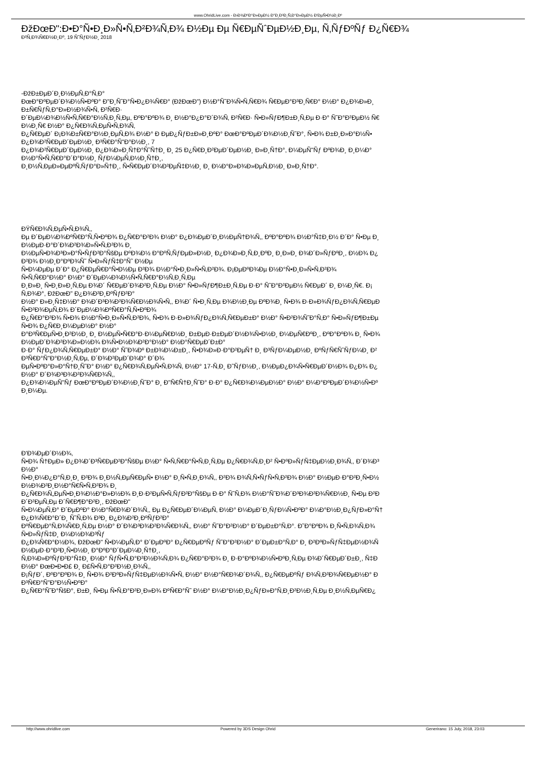www.OhridLive.com - Ð›Ð¾ÐºÐ°Ð»ÐµÐ½ Ð"Ð¸Ð³Ð¸Ñ‚Ð°Ð»ÐµÐ½ Ð'ÐµÑ•Ð½Ð¸Ðº
ÐžÐœÐ":Ð•Ð°Ñ•Ð¸Ð»Ñ•Ñ‚Ð²Ð¾Ñ‚Ð¾ Ð½Ðµ Ðµ Ñ€ÐµÑˆÐµÐ½Ð¸Ðµ, Ñ‚ÑƒÐºÑƒ Ð¿Ñ€Ð¾
Ð²Ñ‚Ð¾Ñ€Ð½Ð¸Ðº, 19 Ñ˜ÑƒÐ½Ð¸ 2018
-ÐžÐ±ÐµÐ´Ð¸Ð½ÐµÑ‚Ð°Ñ‚Ð°
ÐœÐ°ÐºÐµÐ´Ð¾Ð½Ñ•ÐºÐ° Ð"Ð¸Ñ˜Ð°Ñ•Ð¿Ð¾Ñ€Ð° (ÐžÐœÐ") Ð½Ð°Ñ˜Ð¾Ñ•Ñ‚Ñ€Ð¾ Ñ€ÐµÐ°Ð³Ð¸Ñ€Ð° Ð½Ð° Ð¿Ð¾Ð»Ð¸
Ð±Ñ€ÑƒÑ‚Ð°Ð»Ð½Ð¾Ñ•Ñ‚ Ð²Ñ€Ð·
Ð´ÐµÐ¼Ð¾Ð½Ñ•Ñ‚Ñ€Ð°Ð½Ñ‚Ð¸Ñ‚Ðµ, ÐºÐ°ÐºÐ¾ Ð¸ Ð½Ð°Ð¿Ð°Ð´Ð¾Ñ‚ Ð²Ñ€Ð· Ñ•Ð»ÑƒÐ¶Ð±Ð¸Ñ‚Ðµ Ð·Ð° Ñ˜Ð°Ð²ÐµÐ½ Ñ€
Ð¼Ð¸Ñ€ Ð½Ð° Ð¿Ñ€Ð¾Ñ‚ÐµÑ•Ñ‚Ð¾Ñ‚
Ð¿Ñ€ÐµÐ´ Ð¡Ð¾Ð±Ñ€Ð°Ð½Ð¸ÐµÑ‚Ð¾ Ð½Ð° Ð ÐµÐ¿ÑƒÐ±Ð»Ð¸ÐºÐ° ÐœÐ°ÐºÐµÐ´Ð¾Ð½Ð¸Ñ˜Ð°, Ñ•Ð¾ Ð±Ð¸Ð»Ð°Ð½Ñ•
Ð¿Ð¾Ð²Ñ€ÐµÐ´ÐµÐ½Ð¸ Ð³Ñ€Ð°Ñ"Ð°Ð½Ð¸, 7
Ð¿Ð¾Ð²Ñ€ÐµÐ´ÐµÐ½Ð¸ Ð¿Ð¾Ð»Ð¸Ñ†Ð°Ñ˜Ñ†Ð¸ Ð¸ 25 Ð¿Ñ€Ð¸Ð²ÐµÐ´ÐµÐ½Ð¸ Ð»Ð¸Ñ†Ð°, Ð¼ÐµÑ"Ñƒ ÐºÐ¾Ð¸ Ð¸Ð¼Ð°
Ð½Ð°Ñ•Ñ‚Ñ€Ð°Ð´Ð°Ð½Ð¸ ÑƒÐ¼ÐµÑ‚Ð½Ð¸Ñ†Ð¸,
Ð¸Ð½Ñ‚ÐµÐ»ÐµÐºÑ‚ÑƒÐ°Ð»Ñ†Ð¸, Ñ•Ñ€ÐµÐ´Ð¾Ð²ÐµÑ‡Ð½Ð¸ Ð¸ Ð¼Ð°Ð»Ð¾Ð»ÐµÑ‚Ð½Ð¸ Ð»Ð¸Ñ†Ð°.
ÐŸÑ€Ð¾Ñ‚ÐµÑ•Ñ‚Ð¾Ñ‚,
Ðµ Ð´ÐµÐ¼Ð¾ÐºÑ€Ð°Ñ‚Ñ•ÐºÐ¾ Ð¿Ñ€Ð°Ð²Ð¾ Ð½Ð° Ð¿Ð¾ÐµÐ´Ð¸Ð½ÐµÑ†Ð¾Ñ‚, ÐºÐ°ÐºÐ¾ Ð½Ð°Ñ‡Ð¸Ð½ Ð´Ð° Ñ•Ðµ Ð¸
Ð½ÐµÐ·Ð°Ð´Ð¾Ð²Ð¾Ð»Ñ•Ñ‚Ð²Ð¾ Ð¸
Ð½ÐµÑ•Ð¾Ð³Ð»Ð°Ñ•ÑƒÐ²Ð°ÑšÐµ ÐºÐ¾Ð½ Ð°ÐºÑ‚ÑƒÐµÐ»Ð½Ð¸ Ð¿Ð¾Ð»Ð¸Ñ‚Ð¸ÐºÐ¸ Ð¸Ð»Ð¸ Ð¾Ð´Ð»ÑƒÐºÐ¸, Ð½Ð¾ Ð¿
Ð²Ð¾ Ð½Ð¸Ð°ÐºÐ¾Ñ˜ Ñ•Ð»ÑƒÑ‡Ð°Ñ˜ Ð½Ðµ
Ñ•Ð¼ÐµÐµ Ð´Ð° Ð¿Ñ€ÐµÑ€Ð°Ñ•Ð½Ðµ Ð²Ð¾ Ð½Ð°Ñ•Ð¸Ð»Ñ•Ñ‚Ð²Ð¾. Ð¡ÐµÐºÐ¾Ðµ Ð½Ð°Ñ•Ð¸Ð»Ñ•Ñ‚Ð²Ð¾
Ñ•Ñ‚Ñ€Ð°Ð½Ð° Ð½Ð° Ð´ÐµÐ¼Ð¾Ð½Ñ•Ñ‚Ñ€Ð°Ð½Ñ‚Ð¸Ñ‚Ðµ
Ð¸Ð»Ð¸ Ñ•Ð¸Ð»Ð¸Ñ‚Ðµ Ð¾Ð´ Ñ€ÐµÐ´Ð¾Ð²Ð¸Ñ‚Ðµ Ð½Ð° Ñ•Ð»ÑƒÐ¶Ð±Ð¸Ñ‚Ðµ Ð·Ð° Ñ˜Ð°Ð²ÐµÐ½ Ñ€ÐµÐ´ Ð¸ Ð¼Ð¸Ñ€. Ð¡
Ñ‚Ð¾Ð°, ÐžÐœÐ" Ð¿Ð¾Ð²Ð¸ÐºÑƒÐ²Ð°
Ð½Ð° Ð»Ð¸Ñ‡Ð½Ð° Ð¾Ð´Ð³Ð¾Ð²Ð¾Ñ€Ð½Ð¾Ñ•Ñ‚, Ð¾Ð´ Ñ•Ð¸Ñ‚Ðµ Ð¾Ð½Ð¸Ðµ ÐºÐ¾Ð¸ Ñ•Ð¾ Ð·Ð»Ð¾ÑƒÐ¿Ð¾Ñ‚Ñ€ÐµÐ
Ñ•Ð²Ð¾ÐµÑ‚Ð¾ Ð´ÐµÐ¼Ð¾ÐºÑ€Ð°Ñ‚Ñ•ÐºÐ¾
Ð¿Ñ€Ð°Ð²Ð¾ Ñ•Ð¾ Ð½Ð°Ñ•Ð¸Ð»Ñ•Ñ‚Ð²Ð¾, Ñ•Ð¾ Ð·Ð»Ð¾ÑƒÐ¿Ð¾Ñ‚Ñ€ÐµÐ±Ð° Ð½Ð° Ñ•Ð²Ð¾Ñ˜Ð°Ñ‚Ð° Ñ•Ð»ÑƒÐ¶Ð±Ðµ
Ñ•Ð¾ Ð¿Ñ€Ð¸Ð¼ÐµÐ½Ð° Ð½Ð°
Ð°Ð³Ñ€ÐµÑ•Ð¸Ð²Ð½Ð¸ Ð¸ Ð½ÐµÑ•Ñ€Ð°Ð·Ð¼ÐµÑ€Ð½Ð¸ Ð±ÐµÐ·Ð±ÐµÐ´Ð½Ð¾Ñ•Ð½Ð¸ Ð¼ÐµÑ€ÐºÐ¸, ÐºÐ°ÐºÐ¾ Ð¸ Ñ•Ð¾
Ð½ÐµÐ´Ð¾Ð²Ð¾Ð»Ð½Ð¾ Ð¾Ñ•Ð½Ð¾Ð²Ð°Ð½Ð° Ð½Ð°Ñ€ÐµÐ´Ð±Ð°
Ð·Ð° ÑƒÐ¿Ð¾Ñ‚Ñ€ÐµÐ±Ð° Ð½Ð° Ñ˜Ð¾Ðº Ð±Ð¾Ð¼Ð±Ð¸, Ñ•Ð¾Ð»Ð·Ð°Ð²ÐµÑ† Ð¸ Ð³ÑƒÐ¼ÐµÐ½Ð¸ ÐºÑƒÑ€ÑˆÑƒÐ¼Ð¸ Ð²
Ð³Ñ€Ð°Ñ"Ð°Ð½Ð¸Ñ‚Ðµ, Ð´Ð¾Ð²ÐµÐ´Ð¾Ð° Ð´Ð¾
ÐµÑ•ÐºÐ°Ð»Ð°Ñ†Ð¸Ñ˜Ð° Ð½Ð° Ð¿Ñ€Ð¾Ñ‚ÐµÑ•Ñ‚Ð¾Ñ‚ Ð½Ð° 17-Ñ‚Ð¸ Ð˜ÑƒÐ½Ð¸, Ð½ÐµÐ¿Ð¾Ñ•Ñ€ÐµÐ´Ð½Ð¾ Ð¿Ð¾ Ð¿
Ð½Ð° Ð´Ð¾Ð³Ð¾Ð²Ð¾Ñ€Ð¾Ñ‚,
Ð¿Ð¾Ð¼ÐµÑ"Ñƒ ÐœÐ°ÐºÐµÐ´Ð¾Ð½Ð¸Ñ˜Ð° Ð¸ Ð"Ñ€Ñ†Ð¸Ñ˜Ð° Ð·Ð° Ð¿Ñ€Ð¾Ð¼ÐµÐ½Ð° Ð½Ð° Ð¼Ð°ÐºÐµÐ´Ð¾Ð½Ñ•Ðº
Ð¸Ð¼Ðµ.
Ð'Ð¾ÐµÐ´Ð½Ð¾,
Ñ•Ð¾ Ñ†ÐµÐ» Ð¿Ð¾Ð´Ð³Ñ€ÐµÐ²Ð°ÑšÐµ Ð½Ð° Ñ•Ñ‚Ñ€Ð°Ñ•Ñ‚Ð¸Ñ‚Ðµ Ð¿Ñ€Ð¾Ñ‚Ð¸Ð² Ñ•ÐºÐ»ÑƒÑ‡ÐµÐ½Ð¸Ð¾Ñ‚, Ð´Ð¾Ð³
Ð½Ð°
Ñ•Ð¸Ð¼Ð¿Ð°Ñ‚Ð¸Ð¸ Ð²Ð¾ Ð¸Ð½Ñ‚ÐµÑ€ÐµÑ• Ð½Ð° Ð¸Ñ•Ñ‚Ð¸Ð¾Ñ‚, Ð²Ð¾ Ð¾Ñ‚Ñ•ÑƒÑ•Ñ‚Ð²Ð¾ Ð½Ð° Ð½ÐµÐ·Ð°Ð²Ð¸Ñ•Ð½
Ð½Ð¾Ð²Ð¸Ð½Ð°Ñ€Ñ•Ñ‚Ð²Ð¾ Ð¸
Ð¿Ñ€Ð¾Ñ„ÐµÑ•Ð¸Ð¾Ð½Ð°Ð»Ð½Ð¾ Ð¸Ð·Ð²ÐµÑ•Ñ‚ÑƒÐ²Ð°ÑšÐµ Ð·Ð° Ñ˜Ñ‚Ð¾ Ð½Ð°Ñ˜Ð¾Ð´Ð³Ð¾Ð²Ð¾Ñ€Ð½Ð¸ Ñ•Ðµ Ð²Ð
Ð´Ð²ÐµÑ‚Ðµ Ð´Ñ€Ð¶Ð°Ð²Ð¸, ÐžÐœÐ"
Ñ•Ð¼ÐµÑ‚Ð° Ð´ÐµÐºÐ° Ð½Ð°Ñ€Ð¾Ð´Ð¾Ñ‚, Ðµ Ð¿Ñ€ÐµÐ´Ð¼ÐµÑ‚ Ð½Ð° Ð¼ÐµÐ´Ð¸ÑƒÐ¼Ñ•ÐºÐ° Ð¼Ð°Ð½Ð¸Ð¿ÑƒÐ»Ð°Ñ†
Ð¿Ð¾Ñ€Ð°Ð´Ð¸ Ñ˜Ñ‚Ð¾ Ð³Ð¸ Ð¿Ð¾Ð²Ð¸ÐºÑƒÐ²Ð°
ÐºÑ€ÐµÐ°Ñ‚Ð¾Ñ€Ð¸Ñ‚Ðµ Ð½Ð° Ð´Ð¾Ð³Ð¾Ð²Ð¾Ñ€Ð¾Ñ‚, Ð½Ð° Ñ˜Ð°Ð²Ð½Ð° Ð´ÐµÐ±Ð°Ñ‚Ð°. Ð˜Ð°ÐºÐ¾ Ð¸Ñ•Ñ‚Ð¾Ñ‚Ð¾
Ñ•Ð»ÑƒÑ‡Ð¸ Ð¼Ð½Ð¾Ð³Ñƒ
Ð¿Ð¾Ñ€Ð°Ð½Ð¾, ÐžÐœÐ" Ñ•Ð¼ÐµÑ‚Ð° Ð´ÐµÐºÐ° Ð¿Ñ€ÐµÐºÑƒ Ñ˜Ð°Ð²Ð½Ð° Ð´ÐµÐ±Ð°Ñ‚Ð° Ð¸ Ð²ÐºÐ»ÑƒÑ‡ÐµÐ½Ð¾Ñ
Ð½ÐµÐ·Ð°Ð²Ð¸Ñ•Ð½Ð¸ Ð°ÐºÐ°Ð´ÐµÐ¼Ð¸Ñ†Ð¸,
Ñ‚Ð¾Ð»ÐºÑƒÐ²Ð°Ñ‡Ð¸ Ð½Ð° ÑƒÑ•Ñ‚Ð°Ð²Ð½Ð¾Ñ‚Ð¾ Ð¿Ñ€Ð°Ð²Ð¾ Ð¸ Ð·Ð°ÐºÐ¾Ð½Ñ•ÐºÐ¸Ñ‚Ðµ Ð¾Ð´Ñ€ÐµÐ´Ð±Ð¸, Ñ‡Ð
Ð½Ð° ÐœÐ•Ð•Ð£ Ð¸ Ð£Ñ•Ñ‚Ð°Ð²Ð½Ð¸Ð¾Ñ‚,
Ð¡ÑƒÐ´, ÐºÐ°ÐºÐ¾ Ð¸ Ñ•Ð¾ Ð²ÐºÐ»ÑƒÑ‡ÐµÐ½Ð¾Ñ•Ñ‚ Ð½Ð° Ð½Ð°Ñ€Ð¾Ð´Ð¾Ñ‚, Ð¿Ñ€ÐµÐºÑƒ Ð¾Ñ‚Ð²Ð¾Ñ€ÐµÐ½Ð° Ð
Ð³Ñ€Ð°Ñ"Ð°Ð½Ñ•ÐºÐ°
Ð¿Ñ€Ð°Ñ˜Ð°ÑšÐ°, Ð±Ð¸ Ñ•Ðµ Ñ•Ñ‚Ð°Ð²Ð¸Ð»Ð¾ ÐºÑ€Ð°Ñ˜ Ð½Ð° Ð¼Ð°Ð½Ð¸Ð¿ÑƒÐ»Ð°Ñ‚Ð¸Ð²Ð½Ð¸Ñ‚Ðµ Ð¸Ð½Ñ‚ÐµÑ€Ð¿
http://www.ohridlive.com Powered by 3DS Design Ohrid Generirano: 15 July, 2018, 23:03